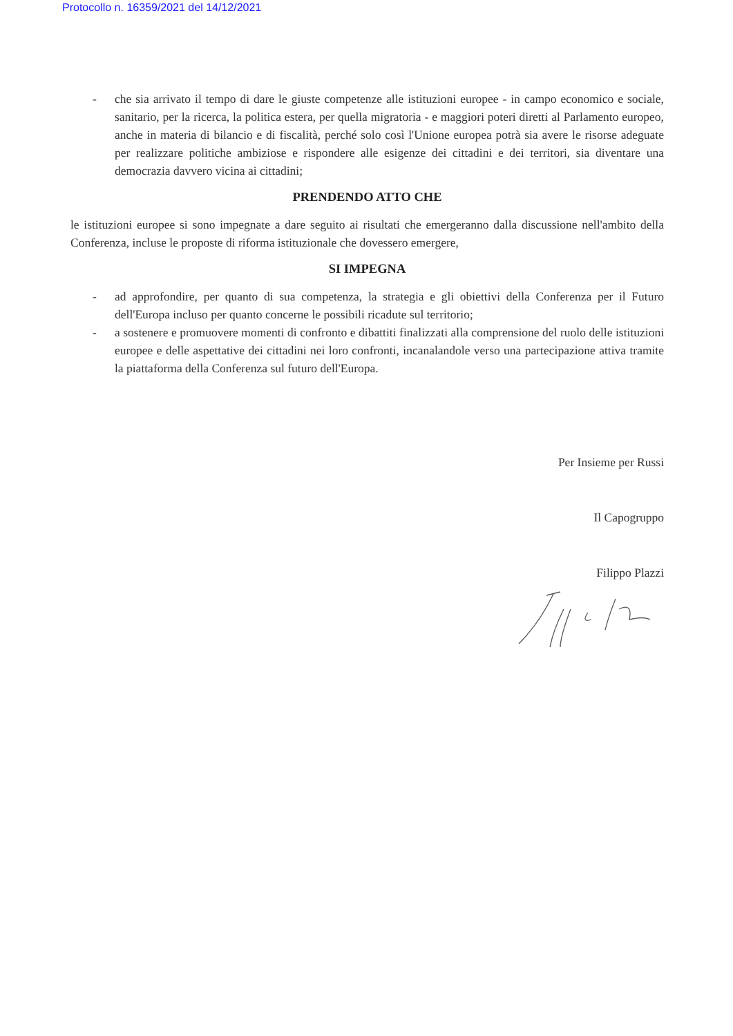Protocollo n. 16359/2021 del 14/12/2021
- che sia arrivato il tempo di dare le giuste competenze alle istituzioni europee - in campo economico e sociale, sanitario, per la ricerca, la politica estera, per quella migratoria - e maggiori poteri diretti al Parlamento europeo, anche in materia di bilancio e di fiscalità, perché solo così l'Unione europea potrà sia avere le risorse adeguate per realizzare politiche ambiziose e rispondere alle esigenze dei cittadini e dei territori, sia diventare una democrazia davvero vicina ai cittadini;
PRENDENDO ATTO CHE
le istituzioni europee si sono impegnate a dare seguito ai risultati che emergeranno dalla discussione nell'ambito della Conferenza, incluse le proposte di riforma istituzionale che dovessero emergere,
SI IMPEGNA
- ad approfondire, per quanto di sua competenza, la strategia e gli obiettivi della Conferenza per il Futuro dell'Europa incluso per quanto concerne le possibili ricadute sul territorio;
- a sostenere e promuovere momenti di confronto e dibattiti finalizzati alla comprensione del ruolo delle istituzioni europee e delle aspettative dei cittadini nei loro confronti, incanalandole verso una partecipazione attiva tramite la piattaforma della Conferenza sul futuro dell'Europa.
Per Insieme per Russi
Il Capogruppo
Filippo Plazzi